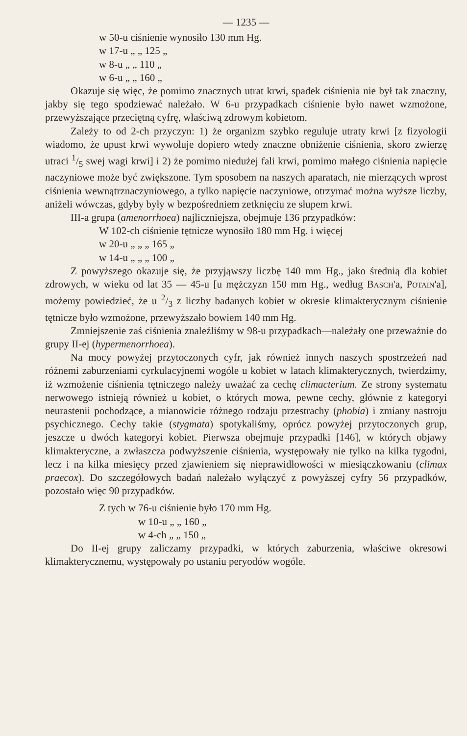— 1235 —
w 50-u ciśnienie wynosiło 130 mm Hg.
w 17-u „ „ 125 „
w 8-u „ „ 110 „
w 6-u „ „ 160 „
Okazuje się więc, że pomimo znacznych utrat krwi, spadek ciśnienia nie był tak znaczny, jakby się tego spodziewać należało. W 6-u przypadkach ciśnienie było nawet wzmożone, przewyższające przeciętną cyfrę, właściwą zdrowym kobietom.
Zależy to od 2-ch przyczyn: 1) że organizm szybko reguluje utraty krwi [z fizyologii wiadomo, że upust krwi wywołuje dopiero wtedy znaczne obniżenie ciśnienia, skoro zwierzę utraci 1/5 swej wagi krwi] i 2) że pomimo niedużej fali krwi, pomimo małego ciśnienia napięcie naczyniowe może być zwiększone. Tym sposobem na naszych aparatach, nie mierzących wprost ciśnienia wewnątrznaczyniowego, a tylko napięcie naczyniowe, otrzymać można wyższe liczby, aniżeli wówczas, gdyby były w bezpośredniem zetknięciu ze słupem krwi.
III-a grupa (amenorrhoea) najliczniejsza, obejmuje 136 przypadków:
W 102-ch ciśnienie tętnicze wynosiło 180 mm Hg. i więcej
w 20-u „ „ „ 165 „
w 14-u „ „ „ 100 „
Z powyższego okazuje się, że przyjąwszy liczbę 140 mm Hg., jako średnią dla kobiet zdrowych, w wieku od lat 35 — 45-u [u mężczyzn 150 mm Hg., według Basch'a, Potain'a], możemy powiedzieć, że u 2/3 z liczby badanych kobiet w okresie klimakterycznym ciśnienie tętnicze było wzmożone, przewyższało bowiem 140 mm Hg.
Zmniejszenie zaś ciśnienia znaleźliśmy w 98-u przypadkach—należały one przeważnie do grupy II-ej (hypermenorrhoea).
Na mocy powyżej przytoczonych cyfr, jak również innych naszych spostrzeżeń nad różnemi zaburzeniami cyrkulacyjnemi wogóle u kobiet w latach klimakterycznych, twierdzimy, iż wzmożenie ciśnienia tętniczego należy uważać za cechę climacterium. Ze strony systematu nerwowego istnieją również u kobiet, o których mowa, pewne cechy, głównie z kategoryi neurastenii pochodzące, a mianowicie różnego rodzaju przestrachy (phobia) i zmiany nastroju psychicznego. Cechy takie (stygmata) spotykaliśmy, oprócz powyżej przytoczonych grup, jeszcze u dwóch kategoryi kobiet. Pierwsza obejmuje przypadki [146], w których objawy klimakteryczne, a zwłaszcza podwyższenie ciśnienia, występowały nie tylko na kilka tygodni, lecz i na kilka miesięcy przed zjawieniem się nieprawidłowości w miesiączkowaniu (climax praecox). Do szczegółowych badań należało wyłączyć z powyższej cyfry 56 przypadków, pozostało więc 90 przypadków.
Z tych w 76-u ciśnienie było 170 mm Hg.
w 10-u „ „ 160 „
w 4-ch „ „ 150 „
Do II-ej grupy zaliczamy przypadki, w których zaburzenia, właściwe okresowi klimakterycznemu, występowały po ustaniu peryodów wogóle.